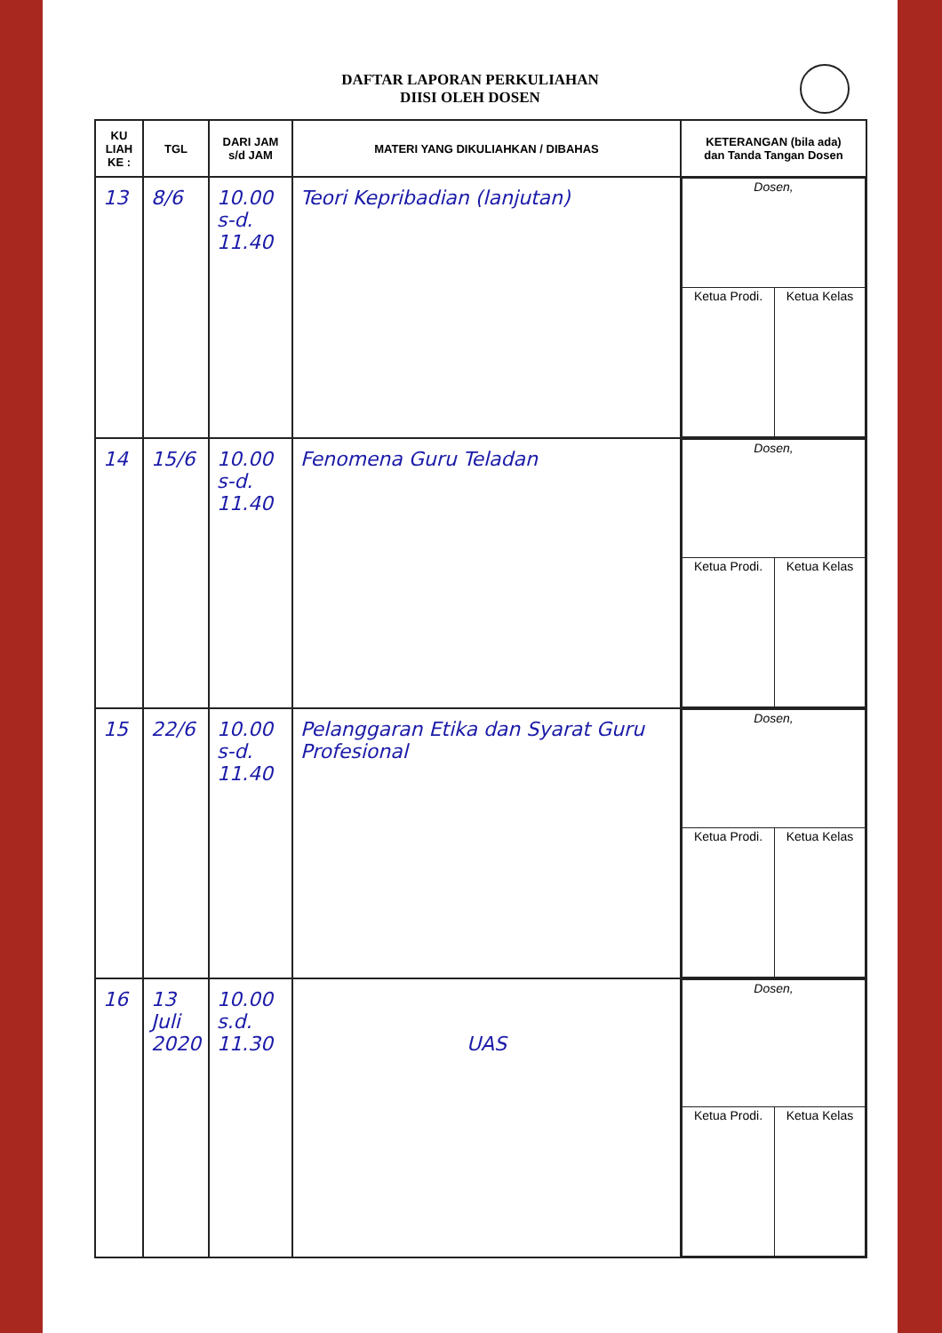DAFTAR LAPORAN PERKULIAHAN
DIISI OLEH DOSEN
| KU LIAH KE : | TGL | DARI JAM s/d JAM | MATERI YANG DIKULIAHKAN / DIBAHAS | KETERANGAN (bila ada) dan Tanda Tangan Dosen |
| --- | --- | --- | --- | --- |
| 13 | 8/6 | 10.00 s-d. 11.40 | Teori Kepribadian (lanjutan) | / Dosen, / / / Ketua Prodi. / Ketua Kelas / |
| 14 | 15/6 | 10.00 s-d. 11.40 | Fenomena Guru Teladan | / Dosen, / / / Ketua Prodi. / Ketua Kelas / |
| 15 | 22/6 | 10.00 s-d. 11.40 | Pelanggaran Etika dan Syarat Guru Profesional | / Dosen, / / / Ketua Prodi. / Ketua Kelas / |
| 16 | 13 Juli 2020 | 10.00 s.d. 11.30 | UAS | / Dosen, / / / Ketua Prodi. / Ketua Kelas / |